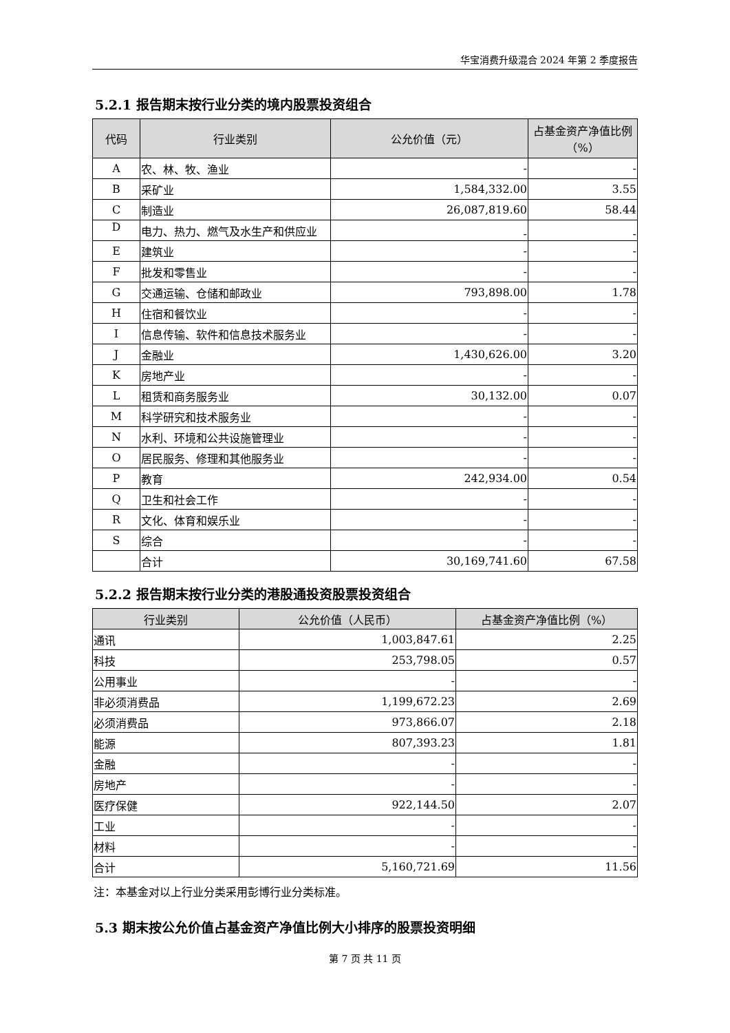华宝消费升级混合 2024 年第 2 季度报告
5.2.1 报告期末按行业分类的境内股票投资组合
| 代码 | 行业类别 | 公允价值（元） | 占基金资产净值比例（%） |
| --- | --- | --- | --- |
| A | 农、林、牧、渔业 | - | - |
| B | 采矿业 | 1,584,332.00 | 3.55 |
| C | 制造业 | 26,087,819.60 | 58.44 |
| D | 电力、热力、燃气及水生产和供应业 | - | - |
| E | 建筑业 | - | - |
| F | 批发和零售业 | - | - |
| G | 交通运输、仓储和邮政业 | 793,898.00 | 1.78 |
| H | 住宿和餐饮业 | - | - |
| I | 信息传输、软件和信息技术服务业 | - | - |
| J | 金融业 | 1,430,626.00 | 3.20 |
| K | 房地产业 | - | - |
| L | 租赁和商务服务业 | 30,132.00 | 0.07 |
| M | 科学研究和技术服务业 | - | - |
| N | 水利、环境和公共设施管理业 | - | - |
| O | 居民服务、修理和其他服务业 | - | - |
| P | 教育 | 242,934.00 | 0.54 |
| Q | 卫生和社会工作 | - | - |
| R | 文化、体育和娱乐业 | - | - |
| S | 综合 | - | - |
| | 合计 | 30,169,741.60 | 67.58 |
5.2.2 报告期末按行业分类的港股通投资股票投资组合
| 行业类别 | 公允价值（人民币） | 占基金资产净值比例（%） |
| --- | --- | --- |
| 通讯 | 1,003,847.61 | 2.25 |
| 科技 | 253,798.05 | 0.57 |
| 公用事业 | - | - |
| 非必须消费品 | 1,199,672.23 | 2.69 |
| 必须消费品 | 973,866.07 | 2.18 |
| 能源 | 807,393.23 | 1.81 |
| 金融 | - | - |
| 房地产 | - | - |
| 医疗保健 | 922,144.50 | 2.07 |
| 工业 | - | - |
| 材料 | - | - |
| 合计 | 5,160,721.69 | 11.56 |
注：本基金对以上行业分类采用彭博行业分类标准。
5.3 期末按公允价值占基金资产净值比例大小排序的股票投资明细
第 7 页 共 11 页